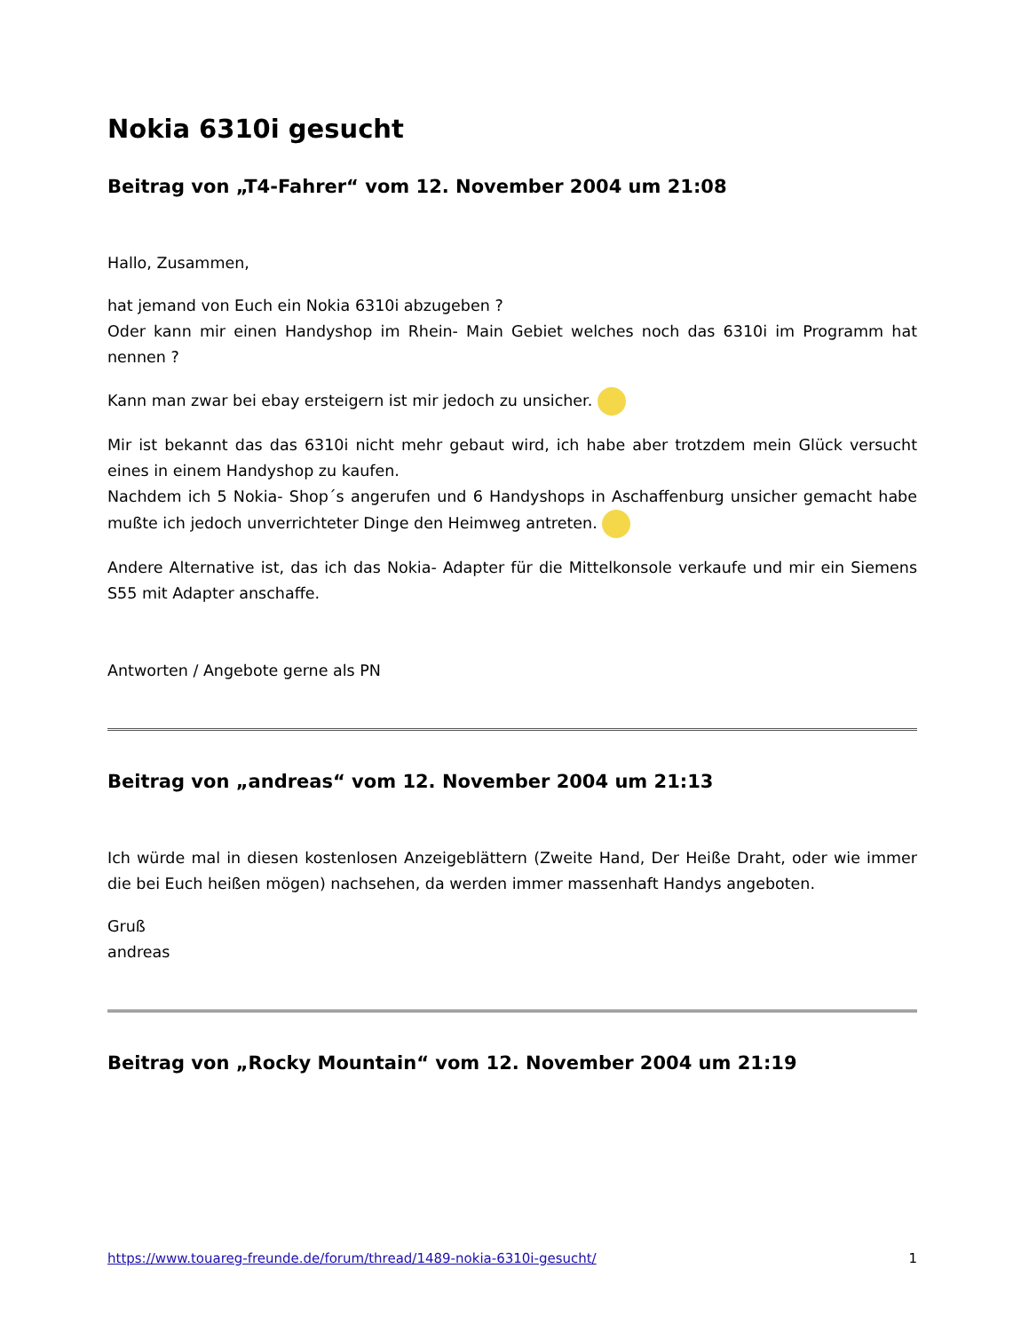Nokia 6310i gesucht
Beitrag von „T4-Fahrer“ vom 12. November 2004 um 21:08
Hallo, Zusammen,
hat jemand von Euch ein Nokia 6310i abzugeben ?
Oder kann mir einen Handyshop im Rhein- Main Gebiet welches noch das 6310i im Programm hat nennen ?
Kann man zwar bei ebay ersteigern ist mir jedoch zu unsicher.
Mir ist bekannt das das 6310i nicht mehr gebaut wird, ich habe aber trotzdem mein Glück versucht eines in einem Handyshop zu kaufen.
Nachdem ich 5 Nokia- Shop´s angerufen und 6 Handyshops in Aschaffenburg unsicher gemacht habe mußte ich jedoch unverrichteter Dinge den Heimweg antreten.
Andere Alternative ist, das ich das Nokia- Adapter für die Mittelkonsole verkaufe und mir ein Siemens S55 mit Adapter anschaffe.
Antworten / Angebote gerne als PN
Beitrag von „andreas“ vom 12. November 2004 um 21:13
Ich würde mal in diesen kostenlosen Anzeigeblättern (Zweite Hand, Der Heiße Draht, oder wie immer die bei Euch heißen mögen) nachsehen, da werden immer massenhaft Handys angeboten.
Gruß
andreas
Beitrag von „Rocky Mountain“ vom 12. November 2004 um 21:19
https://www.touareg-freunde.de/forum/thread/1489-nokia-6310i-gesucht/ 1